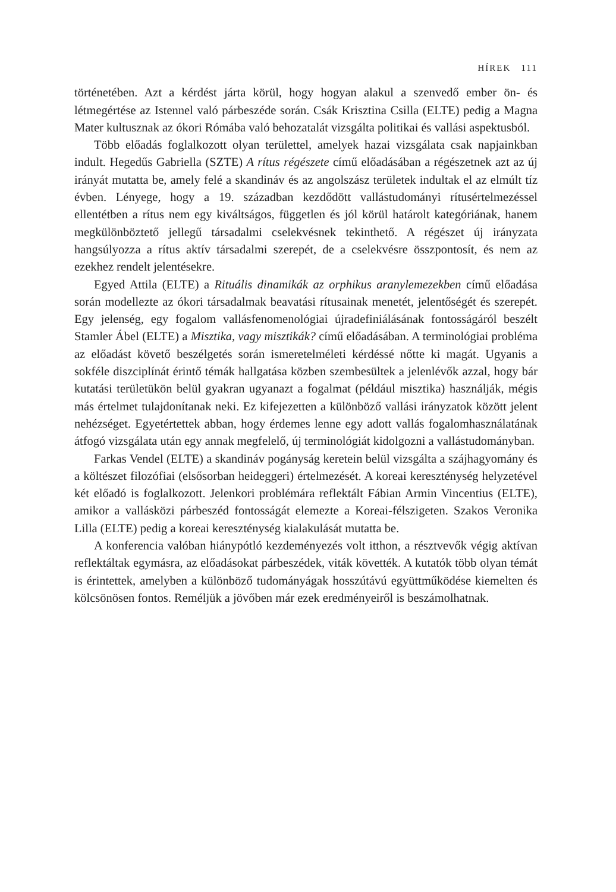HÍREK 111
történetében. Azt a kérdést járta körül, hogy hogyan alakul a szenvedő ember ön- és létmegértése az Istennel való párbeszéde során. Csák Krisztina Csilla (ELTE) pedig a Magna Mater kultusznak az ókori Rómába való behozatalát vizsgálta politikai és vallási aspektusból.
Több előadás foglalkozott olyan területtel, amelyek hazai vizsgálata csak napjainkban indult. Hegedűs Gabriella (SZTE) A rítus régészete című előadásában a régészetnek azt az új irányát mutatta be, amely felé a skandináv és az angolszász területek indultak el az elmúlt tíz évben. Lényege, hogy a 19. században kezdődött vallástudományi rítusértelmezéssel ellentétben a rítus nem egy kiváltságos, független és jól körül határolt kategóriának, hanem megkülönböztető jellegű társadalmi cselekvésnek tekinthető. A régészet új irányzata hangsúlyozza a rítus aktív társadalmi szerepét, de a cselekvésre összpontosít, és nem az ezekhez rendelt jelentésekre.
Egyed Attila (ELTE) a Rituális dinamikák az orphikus aranylemezekben című előadása során modellezte az ókori társadalmak beavatási rítusainak menetét, jelentőségét és szerepét. Egy jelenség, egy fogalom vallásfenomenológiai újradefiniálásának fontosságáról beszélt Stamler Ábel (ELTE) a Misztika, vagy misztikák? című előadásában. A terminológiai probléma az előadást követő beszélgetés során ismeretelméleti kérdéssé nőtte ki magát. Ugyanis a sokféle diszciplínát érintő témák hallgatása közben szembesültek a jelenlévők azzal, hogy bár kutatási területükön belül gyakran ugyanazt a fogalmat (például misztika) használják, mégis más értelmet tulajdonítanak neki. Ez kifejezetten a különböző vallási irányzatok között jelent nehézséget. Egyetértettek abban, hogy érdemes lenne egy adott vallás fogalomhasználatának átfogó vizsgálata után egy annak megfelelő, új terminológiát kidolgozni a vallástudományban.
Farkas Vendel (ELTE) a skandináv pogányság keretein belül vizsgálta a szájhagyomány és a költészet filozófiai (elsősorban heideggeri) értelmezését. A koreai kereszténység helyzetével két előadó is foglalkozott. Jelenkori problémára reflektált Fábian Armin Vincentius (ELTE), amikor a vallásközi párbeszéd fontosságát elemezte a Koreai-félszigeten. Szakos Veronika Lilla (ELTE) pedig a koreai kereszténység kialakulását mutatta be.
A konferencia valóban hiánypótló kezdeményezés volt itthon, a résztvevők végig aktívan reflektáltak egymásra, az előadásokat párbeszédek, viták követték. A kutatók több olyan témát is érintettek, amelyben a különböző tudományágak hosszútávú együttműködése kiemelten és kölcsönösen fontos. Reméljük a jövőben már ezek eredményeiről is beszámolhatnak.